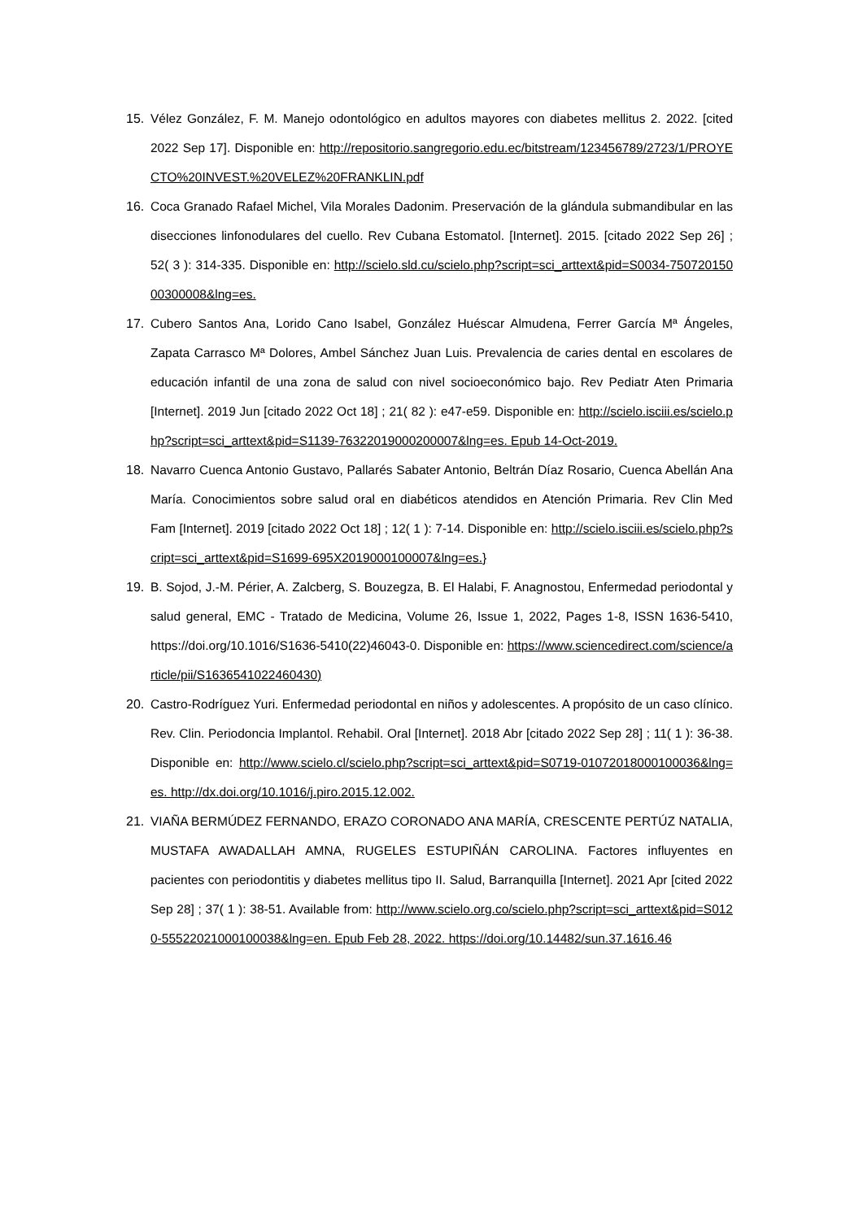15. Vélez González, F. M. Manejo odontológico en adultos mayores con diabetes mellitus 2. 2022. [cited 2022 Sep 17]. Disponible en: http://repositorio.sangregorio.edu.ec/bitstream/123456789/2723/1/PROYECTO%20INVEST.%20VELEZ%20FRANKLIN.pdf
16. Coca Granado Rafael Michel, Vila Morales Dadonim. Preservación de la glándula submandibular en las disecciones linfonodulares del cuello. Rev Cubana Estomatol. [Internet]. 2015. [citado 2022 Sep 26] ; 52( 3 ): 314-335. Disponible en: http://scielo.sld.cu/scielo.php?script=sci_arttext&pid=S0034-75072015000300008&lng=es.
17. Cubero Santos Ana, Lorido Cano Isabel, González Huéscar Almudena, Ferrer García Mª Ángeles, Zapata Carrasco Mª Dolores, Ambel Sánchez Juan Luis. Prevalencia de caries dental en escolares de educación infantil de una zona de salud con nivel socioeconómico bajo. Rev Pediatr Aten Primaria [Internet]. 2019 Jun [citado 2022 Oct 18] ; 21( 82 ): e47-e59. Disponible en: http://scielo.isciii.es/scielo.php?script=sci_arttext&pid=S1139-76322019000200007&lng=es. Epub 14-Oct-2019.
18. Navarro Cuenca Antonio Gustavo, Pallarés Sabater Antonio, Beltrán Díaz Rosario, Cuenca Abellán Ana María. Conocimientos sobre salud oral en diabéticos atendidos en Atención Primaria. Rev Clin Med Fam [Internet]. 2019 [citado 2022 Oct 18] ; 12( 1 ): 7-14. Disponible en: http://scielo.isciii.es/scielo.php?script=sci_arttext&pid=S1699-695X2019000100007&lng=es.}
19. B. Sojod, J.-M. Périer, A. Zalcberg, S. Bouzegza, B. El Halabi, F. Anagnostou, Enfermedad periodontal y salud general, EMC - Tratado de Medicina, Volume 26, Issue 1, 2022, Pages 1-8, ISSN 1636-5410, https://doi.org/10.1016/S1636-5410(22)46043-0. Disponible en: https://www.sciencedirect.com/science/article/pii/S1636541022460430)
20. Castro-Rodríguez Yuri. Enfermedad periodontal en niños y adolescentes. A propósito de un caso clínico. Rev. Clin. Periodoncia Implantol. Rehabil. Oral [Internet]. 2018 Abr [citado 2022 Sep 28] ; 11( 1 ): 36-38. Disponible en: http://www.scielo.cl/scielo.php?script=sci_arttext&pid=S0719-01072018000100036&lng=es. http://dx.doi.org/10.1016/j.piro.2015.12.002.
21. VIAÑA BERMÚDEZ FERNANDO, ERAZO CORONADO ANA MARÍA, CRESCENTE PERTÚZ NATALIA, MUSTAFA AWADALLAH AMNA, RUGELES ESTUPIÑÁN CAROLINA. Factores influyentes en pacientes con periodontitis y diabetes mellitus tipo II. Salud, Barranquilla [Internet]. 2021 Apr [cited 2022 Sep 28] ; 37( 1 ): 38-51. Available from: http://www.scielo.org.co/scielo.php?script=sci_arttext&pid=S0120-55522021000100038&lng=en. Epub Feb 28, 2022. https://doi.org/10.14482/sun.37.1616.46